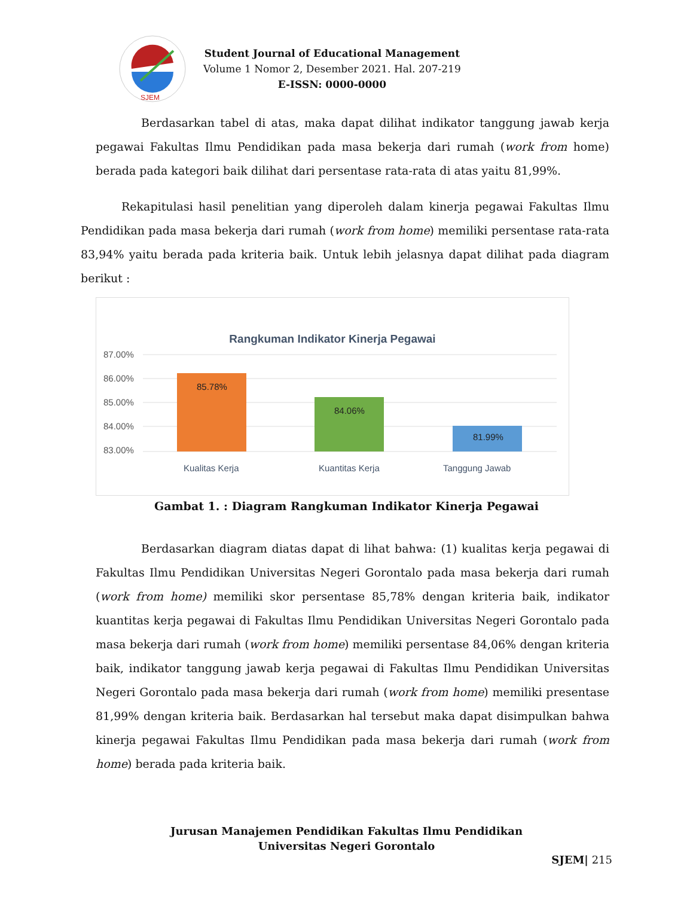SJEM
Student Journal of Educational Management
Volume 1 Nomor 2, Desember 2021. Hal. 207-219
E-ISSN: 0000-0000
Berdasarkan tabel di atas, maka dapat dilihat indikator tanggung jawab kerja pegawai Fakultas Ilmu Pendidikan pada masa bekerja dari rumah (work from home) berada pada kategori baik dilihat dari persentase rata-rata di atas yaitu 81,99%.
Rekapitulasi hasil penelitian yang diperoleh dalam kinerja pegawai Fakultas Ilmu Pendidikan pada masa bekerja dari rumah (work from home) memiliki persentase rata-rata 83,94% yaitu berada pada kriteria baik. Untuk lebih jelasnya dapat dilihat pada diagram berikut :
Rangkuman Indikator Kinerja Pegawai
87.00%
86.00%
85.00%
84.00%
83.00%
85.78%
84.06%
81.99%
Kualitas Kerja
Kuantitas Kerja
Tanggung Jawab
Gambat 1. : Diagram Rangkuman Indikator Kinerja Pegawai
Berdasarkan diagram diatas dapat di lihat bahwa: (1) kualitas kerja pegawai di Fakultas Ilmu Pendidikan Universitas Negeri Gorontalo pada masa bekerja dari rumah (work from home) memiliki skor persentase 85,78% dengan kriteria baik, indikator kuantitas kerja pegawai di Fakultas Ilmu Pendidikan Universitas Negeri Gorontalo pada masa bekerja dari rumah (work from home) memiliki persentase 84,06% dengan kriteria baik, indikator tanggung jawab kerja pegawai di Fakultas Ilmu Pendidikan Universitas Negeri Gorontalo pada masa bekerja dari rumah (work from home) memiliki presentase 81,99% dengan kriteria baik. Berdasarkan hal tersebut maka dapat disimpulkan bahwa kinerja pegawai Fakultas Ilmu Pendidikan pada masa bekerja dari rumah (work from home) berada pada kriteria baik.
Jurusan Manajemen Pendidikan Fakultas Ilmu Pendidikan
Universitas Negeri Gorontalo
SJEM| 215